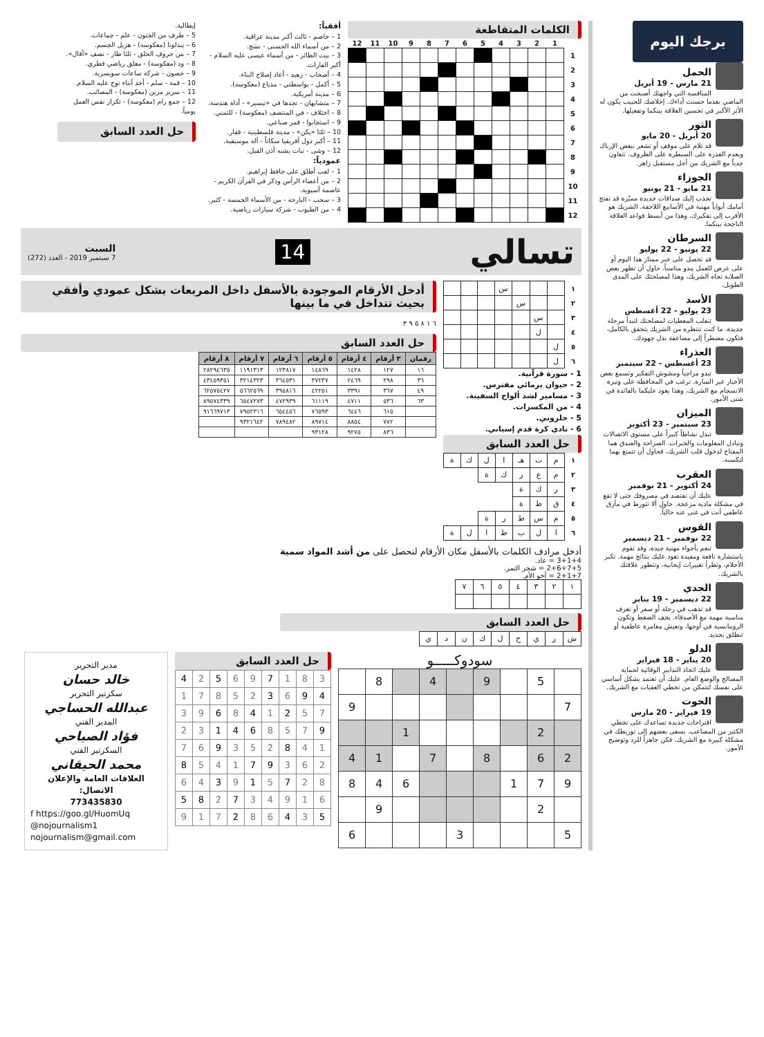برجك اليوم
الحمل
21 مارس - 19 أبريل
المنافسة التي واجهتك أصبحت من الماضي بعدما حسنت أداءك. إخلاصك للحبيب يكون له الأثر الأكبر في تحسين العلاقة بينكما وتفعيلها.
الثور
20 أبريل - 20 مايو
قد تلام على موقف أو تشعر ببعض الإرباك وبعدم القدرة على السيطرة على الظروف. تتعاون جدياً مع الشريك من أجل مستقبل زاهر.
الجوزاء
21 مايو - 21 يونيو
تجذب إليك صداقات جديدة مميّزة قد تفتح أمامك أبواباً مهنية في الأسابيع اللاحقة. الشريك هو الأقرب إلى تفكيرك، وهذا من أبسط قواعد العلاقة الناجحة بينكما.
السرطان
22 يونيو - 22 يوليو
قد تحصل على خبر ممتاز هذا اليوم أو على عرض للعمل يبدو مناسباً. حاول أن تظهر بعض الصلابة تجاه الشريك، وهذا لمصلحتك على المدى الطويل.
الأسد
23 يوليو - 22 أغسطس
تنقلب المعطيات لمصلحتك لتبدأ مرحلة جديدة. ما كنت تنتظره من الشريك يتحقق بالكامل، فتكون مضطراً إلى مضاعفة بذل جهودك.
العذراء
23 أغسطس - 22 سبتمبر
تبدو مزاجياً ومشوش التفكير وتسمع بعض الأخبار غير السارة. ترغب في المحافظة على وتيرة الانسجام مع الشريك، وهذا يعود عليكما بالفائدة في شتى الأمور.
الميزان
23 سبتمبر - 23 أكتوبر
تبذل نشاطاً كبيراً على مستوى الاتصالات وتبادل المعلومات والخبرات. الصراحة والصدق هما المفتاح لدخول قلب الشريك، فحاول أن تتمتع بهما لتكسبه.
العقرب
24 أكتوبر - 21 نوفمبر
عليك أن تقتصد في مصروفك حتى لا تقع في مشكلة مادية مزعجة. حاول ألا تتورط في مأزق عاطفي أنت في غنى عنه حالياً.
القوس
22 نوفمبر - 21 ديسمبر
تنعم بأجواء مهنية جيدة، وقد تقوم باستشارة نافعة ومفيدة تعود عليك بنتائج مهمة. تكبر الأحلام، وتطرأ تغييرات إيجابية، وتتطور علاقتك بالشريك.
الجدي
22 ديسمبر - 19 يناير
قد تذهب في رحلة أو سفر أو تعرف مناسبة مهمة مع الأصدقاء. يخف الضغط وتكون الرومانسية في أوجها، وتعيش مغامرة عاطفية أو تنطلق بجديد.
الدلو
20 يناير - 18 فبراير
عليك اتخاذ التدابير الوقائية لحماية المصالح والوضع العام. عليك أن تعتمد بشكل أساسي على نفسك لتتمكن من تخطي العقبات مع الشريك.
الحوت
19 فبراير - 20 مارس
اقتراحات جديدة تساعدك على تخطي الكثير من المصاعب. يسعى بعضهم إلى توريطك في مشكلة كبيرة مع الشريك، فكن جاهزاً للرد وتوضيح الأمور.
الكلمات المتقاطعة
| | 1 | 2 | 3 | 4 | 5 | 6 | 7 | 8 | 9 | 10 | 11 | 12 |
| --- | --- | --- | --- | --- | --- | --- | --- | --- | --- | --- | --- | --- |
| 1 | | | | | | | | | | | | |
| 2 | | | | | | | | | | | | |
| 3 | | | | | | | | | | | | |
| 4 | | | | | | | | | | | | |
| 5 | | | | | | | | | | | | |
| 6 | | | | | | | | | | | | |
| 7 | | | | | | | | | | | | |
| 8 | | | | | | | | | | | | |
| 9 | | | | | | | | | | | | |
| 10 | | | | | | | | | | | | |
| 11 | | | | | | | | | | | | |
| 12 | | | | | | | | | | | | |
أفقياً:
1 – خاصم - ثالث أكبر مدينة عراقية.
2 – من أسماء الله الحسنى - نسَج.
3 – بيت الطائر - من أسماء عيسى عليه السلام - أكبر القارات.
4 – أصحاب - زهيد - أعاد إصلاح البناء.
5 – أكمل - بواسطتي - مذياع (معكوسة).
6 – مدينة أمريكية.
7 – متشابهان - تجدها في «تيسير» - أداة هندسة.
8 – اختلاف - في المنتصف (معكوسة) - للتمني.
9 – استجابوا - قمر صناعي.
10 – ثلثا «يكن» - مدينة فلسطينية - قفار.
11 – أكبر دول أفريقيا سكاناً - آلة موسيقية.
12 – وشى - نبات يشبه أذن الفيل.
عمودياً:
1 – لقب أطلق على حافظ إبراهيم.
2 – من أعضاء الرأس وذكر في القرآن الكريم - عاصمة آسيوية.
3 – سحب - البارحة - من الأسماء الخمسة - كثير.
4 – من الطيوب - شركة سيارات رياضية.
إيطالية.
5 – طرف من الجنون - علم - جماعات.
6 – يبدلونا (معكوسة) - هزيل الجسم.
7 – من حروف الحلق - ثلثا طار - نصف «أقال».
8 – ود (معكوسة) - معلق رياضي قطري.
9 – حصون - شركة ساعات سويسرية.
10 – قمة - سلم - أحد أبناء نوح عليه السلام.
11 – سرير مزين (معكوسة) - المصائب.
12 – جمع رام (معكوسة) - تكرار نفس العمل يومياً.
حل العدد السابق
تسالي
14
السبت
7 سبتمبر 2019 - العدد (272)
| ١ | | | | س | | | |
| ٢ | | | س | | | | |
| ٣ | | س | | | | | |
| ٤ | | ل | | | | | |
| ٥ | ل | | | | | | |
| ٦ | ل | | | | | | |
1 - سورة قرآنية.
2 - حيوان برمائي مفترس.
3 - مسامير لشد ألواح السفينة.
4 - من المكسرات.
5 - حلزوني.
6 - نادي كرة قدم إسباني.
حل العدد السابق
| ١ | م | ت | هـ | ا | ل | ك | ة |
| ٢ | م | ع | ر | ك | ة | | |
| ٣ | ر | ك | ة | | | | |
| ٤ | ق | ط | ة | | | | |
| ٥ | م | س | ط | ر | ة | | |
| ٦ | ا | ل | ب | ط | ا | ل | ة |
أدخل الأرقام الموجودة بالأسفل داخل المربعات بشكل عمودي وأفقي بحيث تتداخل في ما بينها
٦ ١ ٨ ٥ ٩ ٣
حل العدد السابق
| رقمان | ٣ أرقام | ٤ أرقام | ٥ أرقام | ٦ أرقام | ٧ أرقام | ٨ أرقام |
| --- | --- | --- | --- | --- | --- | --- |
| ١٦ | ١٢٧ | ١٤٢٨ | ١٤٨٦٩ | ١٢٣٨١٧ | ١١٩١٣١٣ | ٢٨٢٩٤٦٣٥ |
| ٣٦ | ٢٩٨ | ٢٤٦٩ | ٣٧٢٣٧ | ٣٦٤٥٣١ | ٣٢١٤٣٢٣ | ٤٣٤٥٩٣٥١ |
| ٤٩ | ٣٦٧ | ٣٣٩١ | ٤٢٢٥١ | ٣٩٥٨١٦ | ٥٦٦٢٥٦٩ | ٦٢٥٧٥٤٢٧ |
| ٦٣ | ٥٣٦ | ٤٧١١ | ٦١١١٩ | ٤٧٢٩٣٩ | ٦٥٤٧٢٧٣ | ٨٩٥٧٤٣٣٩ |
| | ٦١٥ | ٦٤٤٦ | ٧٦٥٩٣ | ٦٥٤٤٥٦ | ٧٩٥٢٣١٦ | ٩١٦٦٩٧١٣ |
| | ٧٧٢ | ٨٨٥٤ | ٨٩٧١٤ | ٧٨٩٤٨٢ | ٩٣٢١٦٤٢ | |
| | ٨٣٦ | ٩٢٧٥ | ٩٣١٢٨ | | | |
أدخل مرادف الكلمات بالأسفل مكان الأرقام لتحصل على من أشد المواد سمية
3+1+4 = عاد.
2+6+7+5 = شجر التمر.
2+1+7 = أخو الأم.
| ١ | ٢ | ٣ | ٤ | ٥ | ٦ | ٧ |
حل العدد السابق
| ش | ر | ي | ح | ل | ك | ن | د | ي |
سودوكـــــو
| | 5 | | 9 | | 4 | | 8 | |
| 7 | | | | | | | | 9 |
| | 2 | | | | | 1 | | |
| 2 | 6 | | 8 | | 7 | | 1 | 4 |
| 9 | 7 | 1 | | | | 6 | 4 | 8 |
| | 2 | | | | | | 9 | |
| 5 | | | | 3 | | | | 6 |
حل العدد السابق
| 4 | 2 | 5 | 6 | 9 | 7 | 1 | 8 | 3 |
| 1 | 7 | 8 | 5 | 2 | 3 | 6 | 9 | 4 |
| 3 | 9 | 6 | 8 | 4 | 1 | 2 | 5 | 7 |
| 2 | 3 | 1 | 4 | 6 | 8 | 5 | 7 | 9 |
| 7 | 6 | 9 | 3 | 5 | 2 | 8 | 4 | 1 |
| 8 | 5 | 4 | 1 | 7 | 9 | 3 | 6 | 2 |
| 6 | 4 | 3 | 9 | 1 | 5 | 7 | 2 | 8 |
| 5 | 8 | 2 | 7 | 3 | 4 | 9 | 1 | 6 |
| 9 | 1 | 7 | 2 | 8 | 6 | 4 | 3 | 5 |
مدير التحرير
خالد حسان
سكرتير التحرير
عبدالله الحساجي
المدير الفني
فؤاد الصياحي
السكرتير الفني
محمد الحيقاني
العلاقات العامة والإعلان
الاتصال:
773435830
f https://goo.gl/HuomUq
@nojournalism1
nojournalism@gmail.com